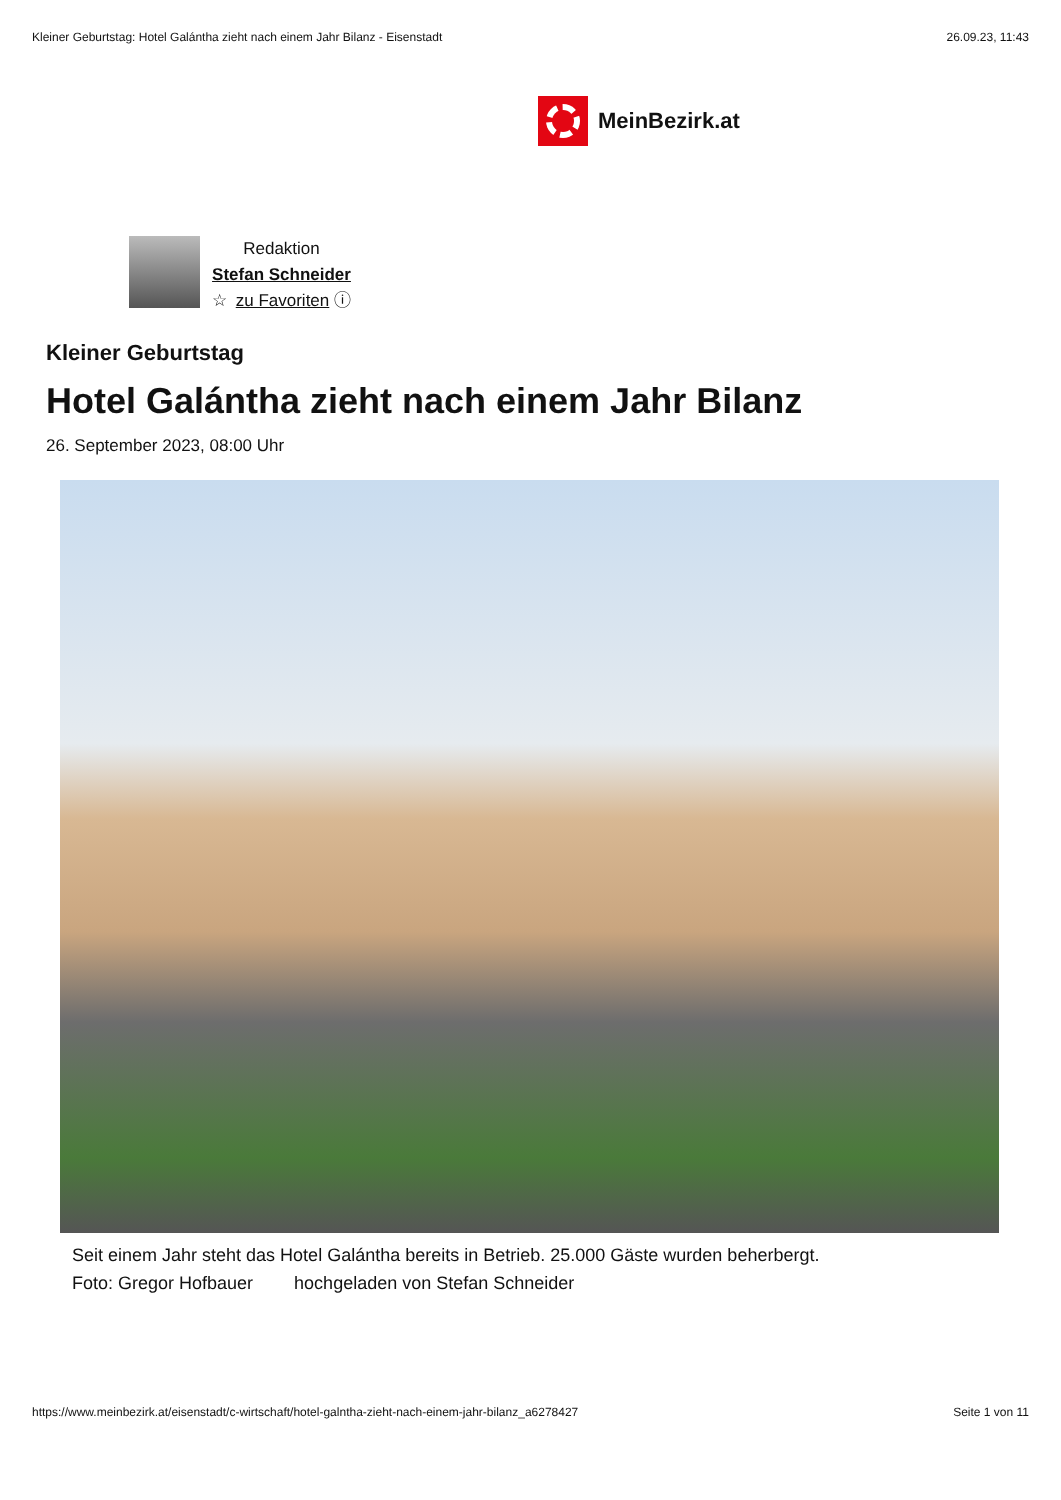Kleiner Geburtstag: Hotel Galántha zieht nach einem Jahr Bilanz - Eisenstadt 26.09.23, 11:43
MeinBezirk.at
Redaktion
Stefan Schneider
☆ zu Favoriten ⓘ
Kleiner Geburtstag
Hotel Galántha zieht nach einem Jahr Bilanz
26. September 2023, 08:00 Uhr
Seit einem Jahr steht das Hotel Galántha bereits in Betrieb. 25.000 Gäste wurden beherbergt.
Foto: Gregor Hofbauer hochgeladen von Stefan Schneider
https://www.meinbezirk.at/eisenstadt/c-wirtschaft/hotel-galntha-zieht-nach-einem-jahr-bilanz_a6278427 Seite 1 von 11